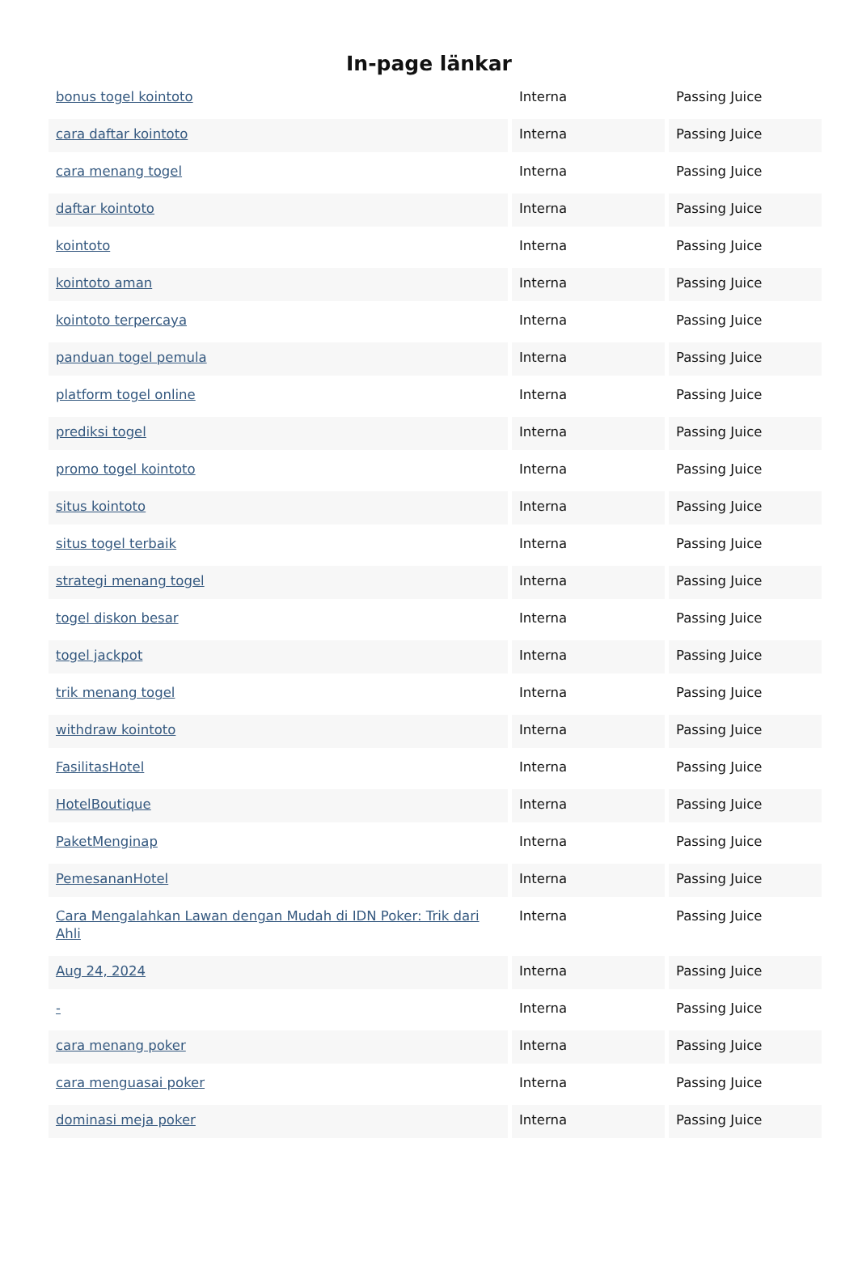In-page länkar
| bonus togel kointoto | Interna | Passing Juice |
| cara daftar kointoto | Interna | Passing Juice |
| cara menang togel | Interna | Passing Juice |
| daftar kointoto | Interna | Passing Juice |
| kointoto | Interna | Passing Juice |
| kointoto aman | Interna | Passing Juice |
| kointoto terpercaya | Interna | Passing Juice |
| panduan togel pemula | Interna | Passing Juice |
| platform togel online | Interna | Passing Juice |
| prediksi togel | Interna | Passing Juice |
| promo togel kointoto | Interna | Passing Juice |
| situs kointoto | Interna | Passing Juice |
| situs togel terbaik | Interna | Passing Juice |
| strategi menang togel | Interna | Passing Juice |
| togel diskon besar | Interna | Passing Juice |
| togel jackpot | Interna | Passing Juice |
| trik menang togel | Interna | Passing Juice |
| withdraw kointoto | Interna | Passing Juice |
| FasilitasHotel | Interna | Passing Juice |
| HotelBoutique | Interna | Passing Juice |
| PaketMenginap | Interna | Passing Juice |
| PemesananHotel | Interna | Passing Juice |
| Cara Mengalahkan Lawan dengan Mudah di IDN Poker: Trik dari Ahli | Interna | Passing Juice |
| Aug 24, 2024 | Interna | Passing Juice |
| - | Interna | Passing Juice |
| cara menang poker | Interna | Passing Juice |
| cara menguasai poker | Interna | Passing Juice |
| dominasi meja poker | Interna | Passing Juice |